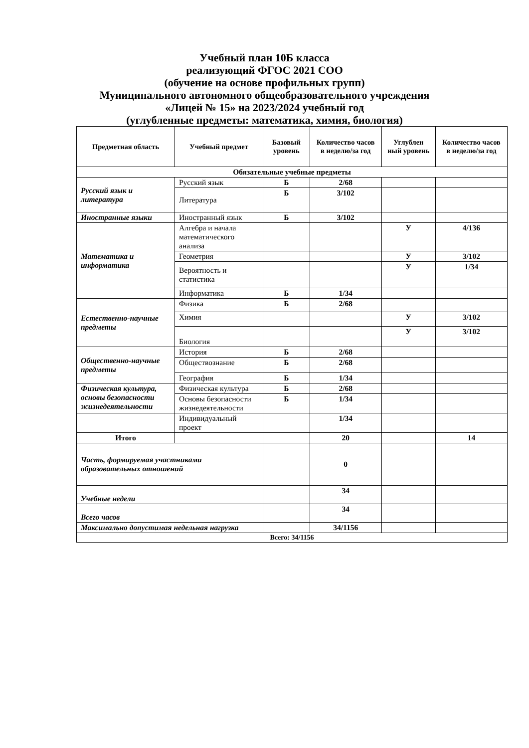Учебный план 10Б класса
реализующий ФГОС 2021 СОО
(обучение на основе профильных групп)
Муниципального автономного общеобразовательного учреждения
«Лицей № 15» на 2023/2024 учебный год
(углубленные предметы: математика, химия, биология)
| Предметная область | Учебный предмет | Базовый уровень | Количество часов в неделю/за год | Углублен ный уровень | Количество часов в неделю/за год |
| --- | --- | --- | --- | --- | --- |
| Обязательные учебные предметы | | | | | |
| Русский язык и литература | Русский язык | Б | 2/68 | | |
| | Литература | Б | 3/102 | | |
| Иностранные языки | Иностранный язык | Б | 3/102 | | |
| Математика и информатика | Алгебра и начала математического анализа | | | У | 4/136 |
| | Геометрия | | | У | 3/102 |
| | Вероятность и статистика | | | У | 1/34 |
| | Информатика | Б | 1/34 | | |
| Естественно-научные предметы | Физика | Б | 2/68 | | |
| | Химия | | | У | 3/102 |
| | Биология | | | У | 3/102 |
| Общественно-научные предметы | История | Б | 2/68 | | |
| | Обществознание | Б | 2/68 | | |
| | География | Б | 1/34 | | |
| Физическая культура, основы безопасности жизнедеятельности | Физическая культура | Б | 2/68 | | |
| | Основы безопасности жизнедеятельности | Б | 1/34 | | |
| | Индивидуальный проект | | 1/34 | | |
| Итого | | | 20 | | 14 |
| Часть, формируемая участниками образовательных отношений | | | 0 | | |
| Учебные недели | | | 34 | | |
| Всего часов | | | 34 | | |
| Максимально допустимая недельная нагрузка | | | 34/1156 | | |
| Всего: 34/1156 | | | | | |